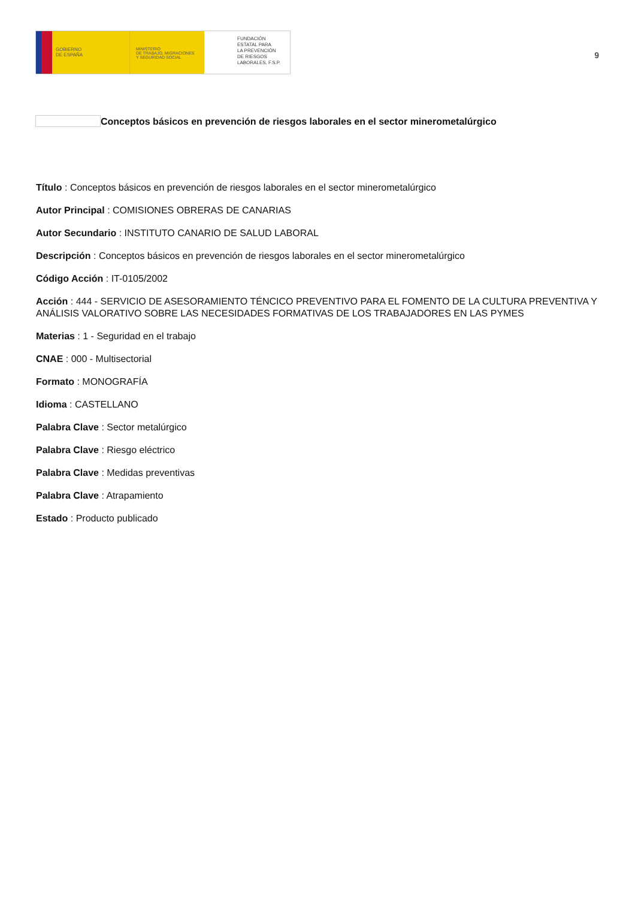GOBIERNO
DE ESPAÑA
MINISTERIO
DE TRABAJO, MIGRACIONES
Y SEGURIDAD SOCIAL
FUNDACIÓN
ESTATAL PARA
LA PREVENCIÓN
DE RIESGOS
LABORALES, F.S.P.
9
Conceptos básicos en prevención de riesgos laborales en el sector minerometalúrgico
Título : Conceptos básicos en prevención de riesgos laborales en el sector minerometalúrgico
Autor Principal : COMISIONES OBRERAS DE CANARIAS
Autor Secundario : INSTITUTO CANARIO DE SALUD LABORAL
Descripción : Conceptos básicos en prevención de riesgos laborales en el sector minerometalúrgico
Código Acción : IT-0105/2002
Acción : 444 - SERVICIO DE ASESORAMIENTO TÉNCICO PREVENTIVO PARA EL FOMENTO DE LA CULTURA PREVENTIVA Y ANÁLISIS VALORATIVO SOBRE LAS NECESIDADES FORMATIVAS DE LOS TRABAJADORES EN LAS PYMES
Materias : 1 - Seguridad en el trabajo
CNAE : 000 - Multisectorial
Formato : MONOGRAFÍA
Idioma : CASTELLANO
Palabra Clave : Sector metalúrgico
Palabra Clave : Riesgo eléctrico
Palabra Clave : Medidas preventivas
Palabra Clave : Atrapamiento
Estado : Producto publicado